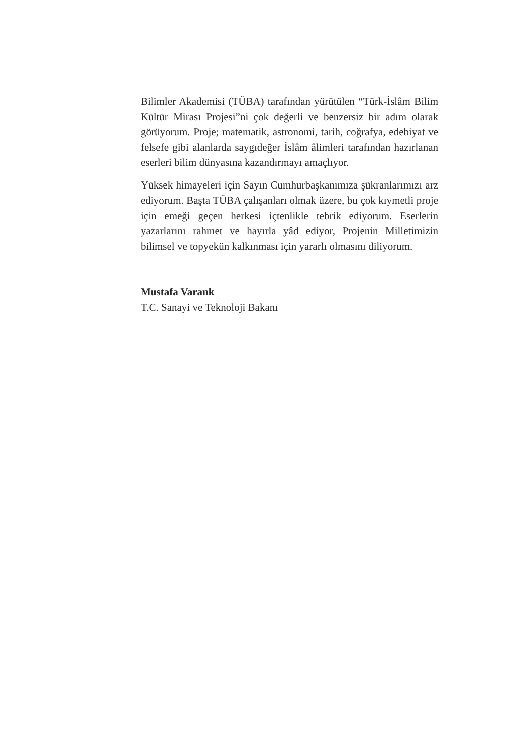Bilimler Akademisi (TÜBA) tarafından yürütülen “Türk-İslâm Bilim Kültür Mirası Projesi”ni çok değerli ve benzersiz bir adım olarak görüyorum. Proje; matematik, astronomi, tarih, coğrafya, edebiyat ve felsefe gibi alanlarda saygıdeğer İslâm âlimleri tarafından hazırlanan eserleri bilim dünyasına kazandırmayı amaçlıyor.
Yüksek himayeleri için Sayın Cumhurbaşkanımıza şükranlarımızı arz ediyorum. Başta TÜBA çalışanları olmak üzere, bu çok kıymetli proje için emeği geçen herkesi içtenlikle tebrik ediyorum. Eserlerin yazarlarını rahmet ve hayırla yâd ediyor, Projenin Milletimizin bilimsel ve topyekün kalkınması için yararlı olmasını diliyorum.
Mustafa Varank
T.C. Sanayi ve Teknoloji Bakanı